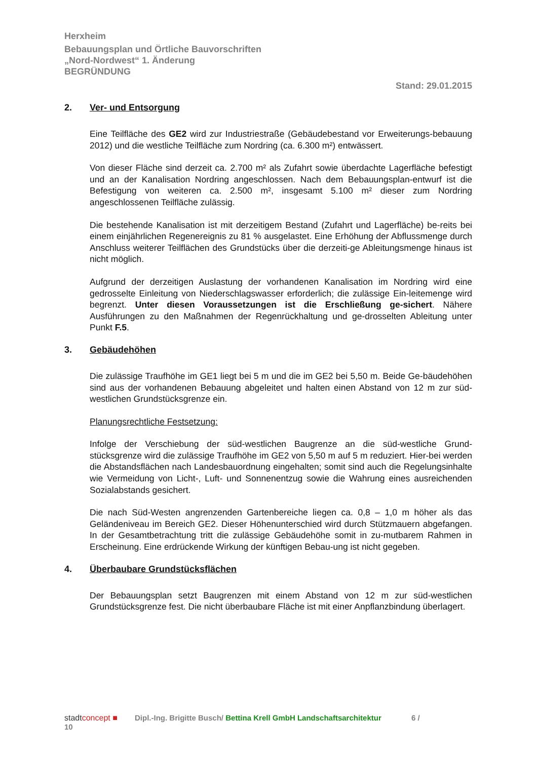Herxheim
Bebauungsplan und Örtliche Bauvorschriften
„Nord-Nordwest“ 1. Änderung
BEGRÜNDUNG
Stand: 29.01.2015
2. Ver- und Entsorgung
Eine Teilfläche des GE2 wird zur Industriestraße (Gebäudebestand vor Erweiterungs-bebauung 2012) und die westliche Teilfläche zum Nordring (ca. 6.300 m²) entwässert.
Von dieser Fläche sind derzeit ca. 2.700 m² als Zufahrt sowie überdachte Lagerfläche befestigt und an der Kanalisation Nordring angeschlossen. Nach dem Bebauungsplan-entwurf ist die Befestigung von weiteren ca. 2.500 m², insgesamt 5.100 m² dieser zum Nordring angeschlossenen Teilfläche zulässig.
Die bestehende Kanalisation ist mit derzeitigem Bestand (Zufahrt und Lagerfläche) be-reits bei einem einjährlichen Regenereignis zu 81 % ausgelastet. Eine Erhöhung der Abflussmenge durch Anschluss weiterer Teilflächen des Grundstücks über die derzeiti-ge Ableitungsmenge hinaus ist nicht möglich.
Aufgrund der derzeitigen Auslastung der vorhandenen Kanalisation im Nordring wird eine gedrosselte Einleitung von Niederschlagswasser erforderlich; die zulässige Ein-leitemenge wird begrenzt. Unter diesen Voraussetzungen ist die Erschließung ge-sichert. Nähere Ausführungen zu den Maßnahmen der Regenrückhaltung und ge-drosselten Ableitung unter Punkt F.5.
3. Gebäudehöhen
Die zulässige Traufhöhe im GE1 liegt bei 5 m und die im GE2 bei 5,50 m. Beide Ge-bäudehöhen sind aus der vorhandenen Bebauung abgeleitet und halten einen Abstand von 12 m zur süd-westlichen Grundstücksgrenze ein.
Planungsrechtliche Festsetzung:
Infolge der Verschiebung der süd-westlichen Baugrenze an die süd-westliche Grund-stücksgrenze wird die zulässige Traufhöhe im GE2 von 5,50 m auf 5 m reduziert. Hier-bei werden die Abstandsflächen nach Landesbauordnung eingehalten; somit sind auch die Regelungsinhalte wie Vermeidung von Licht-, Luft- und Sonnenentzug sowie die Wahrung eines ausreichenden Sozialabstands gesichert.
Die nach Süd-Westen angrenzenden Gartenbereiche liegen ca. 0,8 – 1,0 m höher als das Geländeniveau im Bereich GE2. Dieser Höhenunterschied wird durch Stützmauern abgefangen. In der Gesamtbetrachtung tritt die zulässige Gebäudehöhe somit in zu-mutbarem Rahmen in Erscheinung. Eine erdrückende Wirkung der künftigen Bebau-ung ist nicht gegeben.
4. Überbaubare Grundstücksflächen
Der Bebauungsplan setzt Baugrenzen mit einem Abstand von 12 m zur süd-westlichen Grundstücksgrenze fest. Die nicht überbaubare Fläche ist mit einer Anpflanzbindung überlagert.
stadtconcept ■ Dipl.-Ing. Brigitte Busch/ Bettina Krell GmbH Landschaftsarchitektur 6 /
10